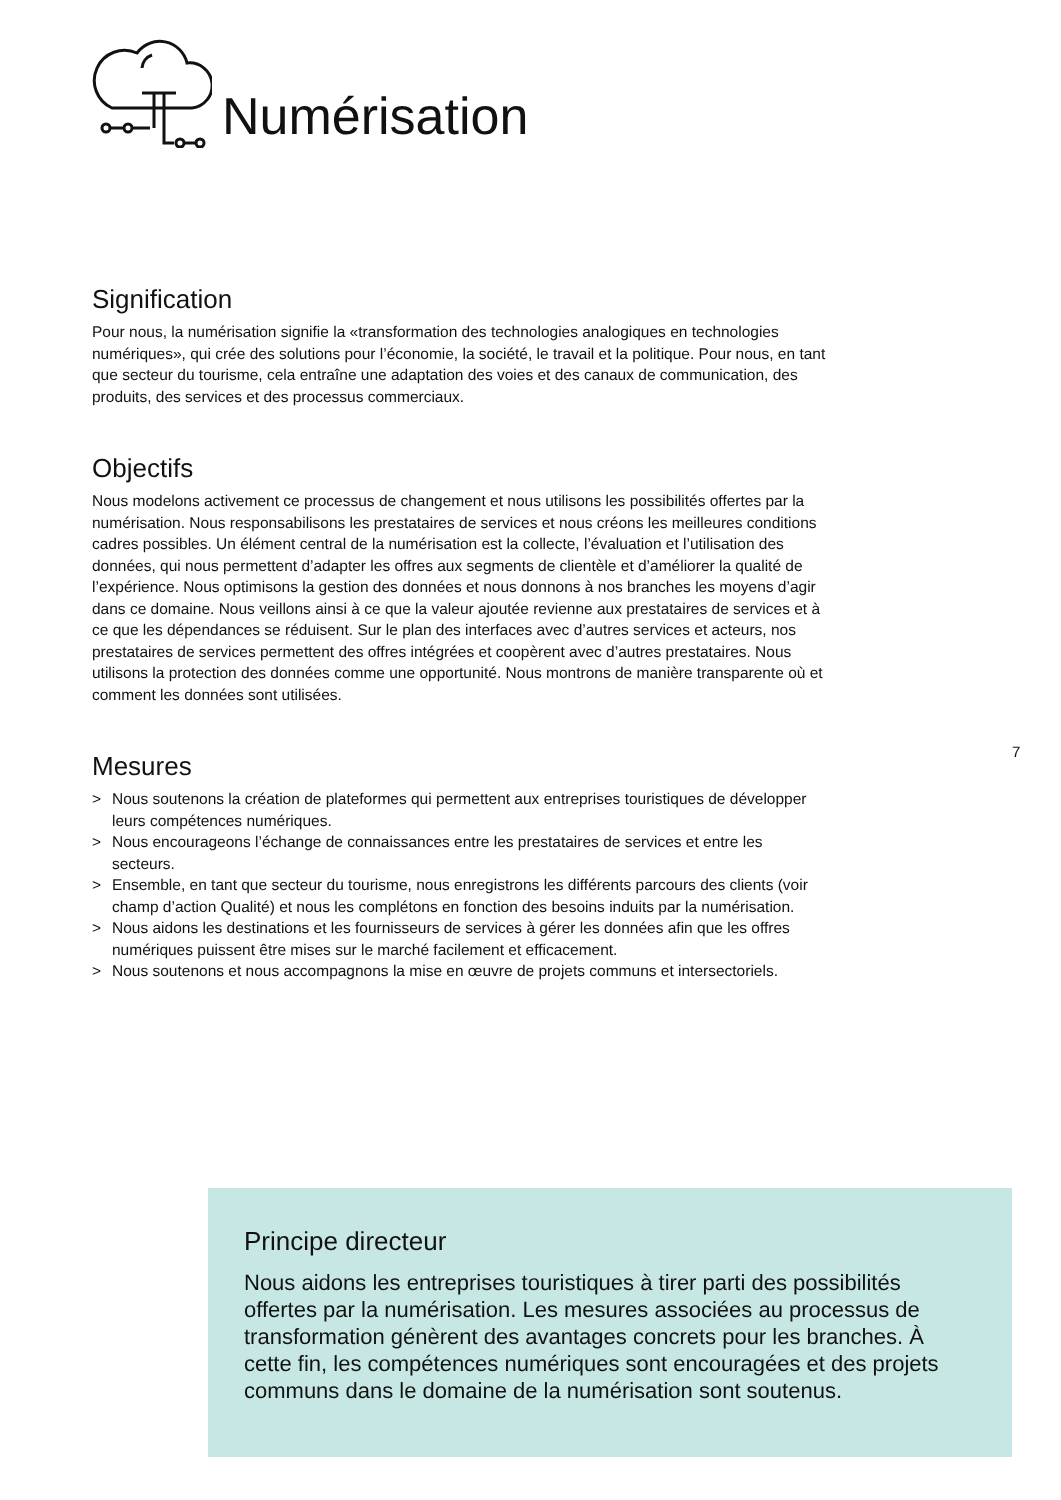Numérisation
Signification
Pour nous, la numérisation signifie la «transformation des technologies analogiques en technologies numériques», qui crée des solutions pour l’économie, la société, le travail et la politique. Pour nous, en tant que secteur du tourisme, cela entraîne une adaptation des voies et des canaux de communication, des produits, des services et des processus commerciaux.
Objectifs
Nous modelons activement ce processus de changement et nous utilisons les possibilités offertes par la numérisation. Nous responsabilisons les prestataires de services et nous créons les meilleures conditions cadres possibles. Un élément central de la numérisation est la collecte, l’évaluation et l’utilisation des données, qui nous permettent d’adapter les offres aux segments de clientèle et d’améliorer la qualité de l’expérience. Nous optimisons la gestion des données et nous donnons à nos branches les moyens d’agir dans ce domaine. Nous veillons ainsi à ce que la valeur ajoutée revienne aux prestataires de services et à ce que les dépendances se réduisent. Sur le plan des interfaces avec d’autres services et acteurs, nos prestataires de services permettent des offres intégrées et coopèrent avec d’autres prestataires. Nous utilisons la protection des données comme une opportunité. Nous montrons de manière transparente où et comment les données sont utilisées.
Mesures
> Nous soutenons la création de plateformes qui permettent aux entreprises touristiques de développer leurs compétences numériques.
> Nous encourageons l’échange de connaissances entre les prestataires de services et entre les secteurs.
> Ensemble, en tant que secteur du tourisme, nous enregistrons les différents parcours des clients (voir champ d’action Qualité) et nous les complétons en fonction des besoins induits par la numérisation.
> Nous aidons les destinations et les fournisseurs de services à gérer les données afin que les offres numériques puissent être mises sur le marché facilement et efficacement.
> Nous soutenons et nous accompagnons la mise en œuvre de projets communs et intersectoriels.
7
Principe directeur
Nous aidons les entreprises touristiques à tirer parti des possibilités offertes par la numérisation. Les mesures associées au processus de transformation génèrent des avantages concrets pour les branches. À cette fin, les compétences numériques sont encouragées et des projets communs dans le domaine de la numérisation sont soutenus.